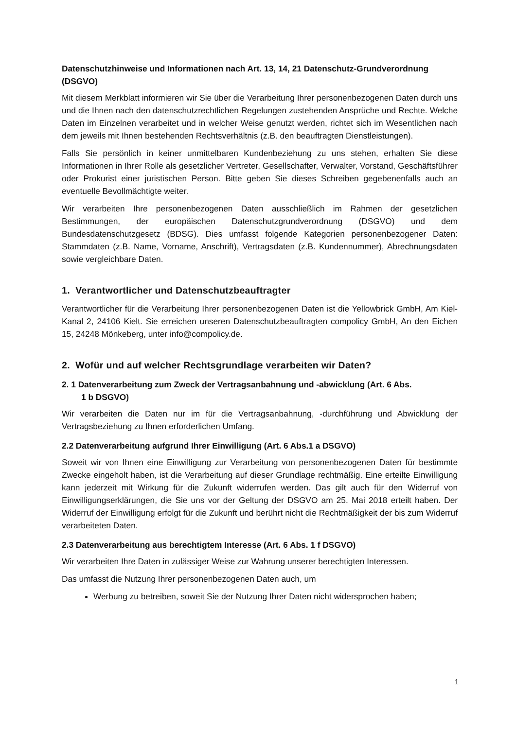Datenschutzhinweise und Informationen nach Art. 13, 14, 21 Datenschutz-Grundverordnung (DSGVO)
Mit diesem Merkblatt informieren wir Sie über die Verarbeitung Ihrer personenbezogenen Daten durch uns und die Ihnen nach den datenschutzrechtlichen Regelungen zustehenden Ansprüche und Rechte. Welche Daten im Einzelnen verarbeitet und in welcher Weise genutzt werden, richtet sich im Wesentlichen nach dem jeweils mit Ihnen bestehenden Rechtsverhältnis (z.B. den beauftragten Dienstleistungen).
Falls Sie persönlich in keiner unmittelbaren Kundenbeziehung zu uns stehen, erhalten Sie diese Informationen in Ihrer Rolle als gesetzlicher Vertreter, Gesellschafter, Verwalter, Vorstand, Geschäftsführer oder Prokurist einer juristischen Person. Bitte geben Sie dieses Schreiben gegebenenfalls auch an eventuelle Bevollmächtigte weiter.
Wir verarbeiten Ihre personenbezogenen Daten ausschließlich im Rahmen der gesetzlichen Bestimmungen, der europäischen Datenschutzgrundverordnung (DSGVO) und dem Bundesdatenschutzgesetz (BDSG). Dies umfasst folgende Kategorien personenbezogener Daten: Stammdaten (z.B. Name, Vorname, Anschrift), Vertragsdaten (z.B. Kundennummer), Abrechnungsdaten sowie vergleichbare Daten.
1. Verantwortlicher und Datenschutzbeauftragter
Verantwortlicher für die Verarbeitung Ihrer personenbezogenen Daten ist die Yellowbrick GmbH, Am Kiel-Kanal 2, 24106 Kielt. Sie erreichen unseren Datenschutzbeauftragten compolicy GmbH, An den Eichen 15, 24248 Mönkeberg, unter info@compolicy.de.
2. Wofür und auf welcher Rechtsgrundlage verarbeiten wir Daten?
2. 1 Datenverarbeitung zum Zweck der Vertragsanbahnung und -abwicklung (Art. 6 Abs.
1 b DSGVO)
Wir verarbeiten die Daten nur im für die Vertragsanbahnung, -durchführung und Abwicklung der Vertragsbeziehung zu Ihnen erforderlichen Umfang.
2.2 Datenverarbeitung aufgrund Ihrer Einwilligung (Art. 6 Abs.1 a DSGVO)
Soweit wir von Ihnen eine Einwilligung zur Verarbeitung von personenbezogenen Daten für bestimmte Zwecke eingeholt haben, ist die Verarbeitung auf dieser Grundlage rechtmäßig. Eine erteilte Einwilligung kann jederzeit mit Wirkung für die Zukunft widerrufen werden. Das gilt auch für den Widerruf von Einwilligungserklärungen, die Sie uns vor der Geltung der DSGVO am 25. Mai 2018 erteilt haben. Der Widerruf der Einwilligung erfolgt für die Zukunft und berührt nicht die Rechtmäßigkeit der bis zum Widerruf verarbeiteten Daten.
2.3 Datenverarbeitung aus berechtigtem Interesse (Art. 6 Abs. 1 f DSGVO)
Wir verarbeiten Ihre Daten in zulässiger Weise zur Wahrung unserer berechtigten Interessen.
Das umfasst die Nutzung Ihrer personenbezogenen Daten auch, um
Werbung zu betreiben, soweit Sie der Nutzung Ihrer Daten nicht widersprochen haben;
1